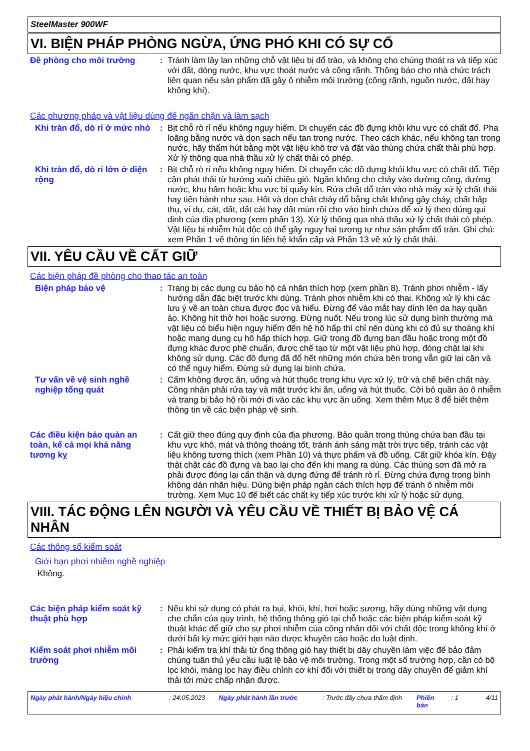SteelMaster 900WF
VI. BIỆN PHÁP PHÒNG NGỪA, ỨNG PHÓ KHI CÓ SỰ CỐ
Đề phòng cho môi trường :
Tránh làm lây lan những chỗ vật liệu bị đổ trào, và không cho chúng thoát ra và tiếp xúc với đất, dòng nước, khu vực thoát nước và cống rãnh. Thông báo cho nhà chức trách liên quan nếu sản phẩm đã gây ô nhiễm môi trường (cống rãnh, nguồn nước, đất hay không khí).
Các phương pháp và vật liệu dùng để ngăn chặn và làm sạch
Khi tràn đổ, dò rỉ ở mức nhỏ
:
Bịt chỗ rò rỉ nếu không nguy hiểm. Di chuyển các đồ đựng khỏi khu vực có chất đổ. Pha loãng bằng nước và dọn sạch nếu tan trong nước. Theo cách khác, nếu không tan trong nước, hãy thấm hút bằng một vật liệu khô trơ và đặt vào thùng chứa chất thải phù hợp. Xử lý thông qua nhà thầu xử lý chất thải có phép.
Khi tràn đổ, dò rỉ lớn ở diện rộng
:
Bịt chỗ rò rỉ nếu không nguy hiểm. Di chuyển các đồ đựng khỏi khu vực có chất đổ. Tiếp cận phát thải từ hướng xuôi chiều gió. Ngăn không cho chảy vào đường cống, đường nước, khu hầm hoặc khu vực bị quây kín. Rửa chất đổ tràn vào nhà máy xử lý chất thải hay tiến hành như sau. Hốt và dọn chất chảy đổ bằng chất không gây cháy, chất hấp thụ, ví dụ, cát, đất, đất cát hay đất mùn rồi cho vào bình chứa để xử lý theo đúng qui định của địa phương (xem phần 13). Xử lý thông qua nhà thầu xử lý chất thải có phép. Vật liệu bị nhiễm hút độc có thể gây nguy hại tương tự như sản phẩm đổ tràn. Ghi chú: xem Phần 1 về thông tin liên hệ khẩn cấp và Phần 13 về xử lý chất thải.
VII. YÊU CẦU VỀ CẤT GIỮ
Các biện pháp đề phòng cho thao tác an toàn
Biện pháp bảo vệ :
Trang bị các dụng cụ bảo hộ cá nhân thích hợp (xem phần 8). Tránh phơi nhiễm - lấy hướng dẫn đặc biệt trước khi dùng. Tránh phơi nhiễm khi có thai. Không xử lý khi các lưu ý về an toàn chưa được đọc và hiểu. Đừng để vào mắt hay dính lên da hay quần áo. Không hít thở hơi hoặc sương. Đừng nuốt. Nếu trong lúc sử dụng bình thường mà vật liệu có biểu hiện nguy hiểm đến hệ hô hấp thì chỉ nên dùng khi có đủ sự thoáng khí hoặc mang dụng cụ hô hấp thích hợp. Giữ trong đồ đựng ban đầu hoặc trong một đồ đựng khác được phê chuẩn, được chế tạo từ một vật liệu phù hợp, đóng chặt lại khi không sử dụng. Các đồ đựng đã đổ hết những món chứa bên trong vẫn giữ lại cặn và có thể nguy hiểm. Đừng sử dụng lại bình chứa.
Tư vấn về vệ sinh nghề nghiệp tổng quát
:
Cấm không được ăn, uống và hút thuốc trong khu vực xử lý, trữ và chế biến chất này. Công nhân phải rửa tay và mặt trước khi ăn, uống và hút thuốc. Cởi bỏ quần áo ô nhiễm và trang bị bảo hộ rồi mới đi vào các khu vực ăn uống. Xem thêm Mục 8 để biết thêm thông tin về các biện pháp vệ sinh.
Các điều kiện bảo quản an toàn, kể cả mọi khả năng tương kỵ
:
Cất giữ theo đúng quy định của địa phương. Bảo quản trong thùng chứa ban đầu tại khu vực khô, mát và thông thoáng tốt, tránh ánh sáng mặt trời trực tiếp, tránh các vật liệu không tương thích (xem Phần 10) và thực phẩm và đồ uống. Cất giữ khóa kín. Đậy thật chặt các đồ đựng và bao lại cho đến khi mang ra dùng. Các thùng sơn đã mở ra phải được đóng lại cẩn thận và dựng đứng để tránh rò rỉ. Đừng chứa đựng trong bình không dán nhãn hiệu. Dùng biện pháp ngăn cách thích hợp để tránh ô nhiễm môi trường. Xem Mục 10 để biết các chất kỵ tiếp xúc trước khi xử lý hoặc sử dụng.
VIII. TÁC ĐỘNG LÊN NGƯỜI VÀ YÊU CẦU VỀ THIẾT BỊ BẢO VỆ CÁ NHÂN
Các thông số kiểm soát
Giới hạn phơi nhiễm nghề nghiệp
Không.
Các biện pháp kiểm soát kỹ thuật phù hợp
:
Nếu khi sử dụng có phát ra bụi, khói, khí, hơi hoặc sương, hãy dùng những vật dụng che chắn của quy trình, hệ thống thông gió tại chỗ hoặc các biện pháp kiểm soát kỹ thuật khác để giữ cho sự phơi nhiễm của công nhân đối với chất độc trong không khí ở dưới bất kỳ mức giới hạn nào được khuyến cáo hoặc do luật định.
Kiểm soát phơi nhiễm môi trường
:
Phải kiểm tra khí thải từ ống thông gió hay thiết bị dây chuyền làm việc để bảo đảm chúng tuân thủ yêu cầu luật lệ bảo vệ môi trường. Trong một số trường hợp, cần có bộ lọc khói, màng lọc hay điều chỉnh cơ khí đối với thiết bị trong dây chuyền để giảm khí thải tới mức chấp nhận được.
Ngày phát hành/Ngày hiệu chỉnh: 24.05.2023 Ngày phát hành lần trước: Trước đây chưa thẩm định Phiên bản: 1 4/11